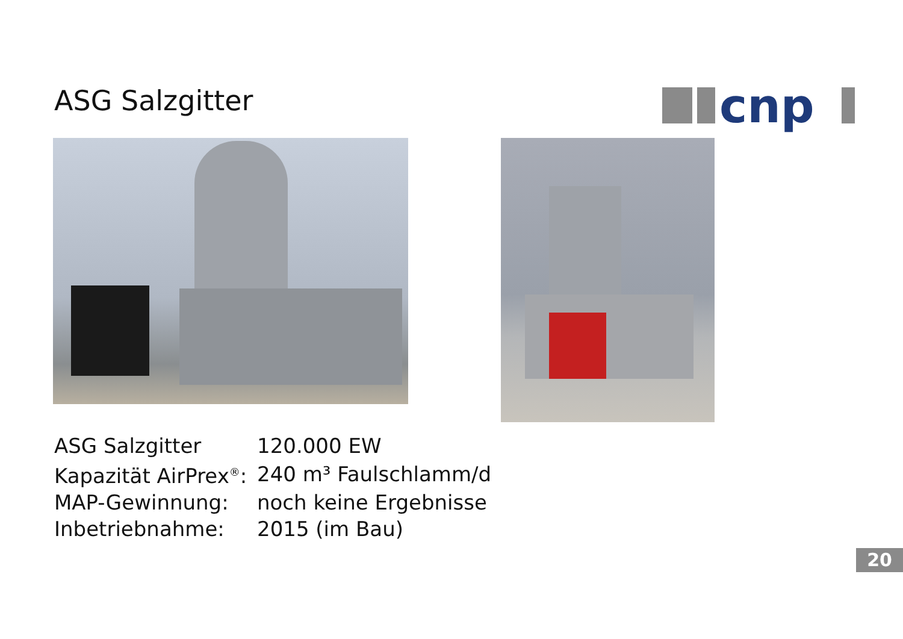ASG Salzgitter
cnp
| ASG Salzgitter | 120.000 EW |
| Kapazität AirPrex<sup>®</sup>: | 240 m³ Faulschlamm/d |
| MAP-Gewinnung: | noch keine Ergebnisse |
| Inbetriebnahme: | 2015 (im Bau) |
20